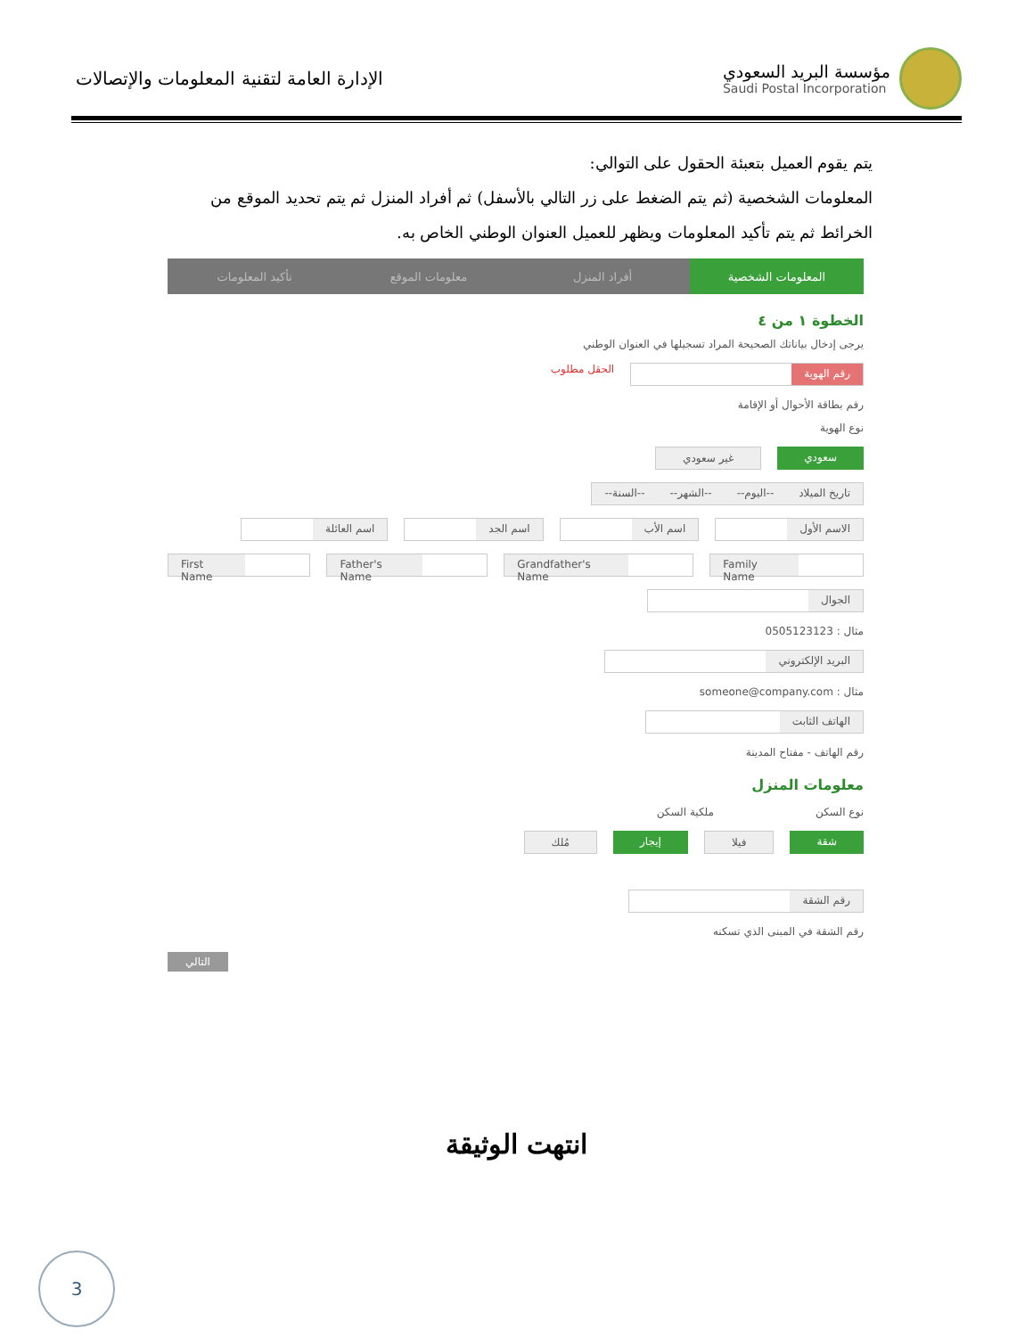مؤسسة البريد السعودي
Saudi Postal Incorporation
الإدارة العامة لتقنية المعلومات والإتصالات
يتم يقوم العميل بتعبئة الحقول على التوالي:
المعلومات الشخصية (ثم يتم الضغط على زر التالي بالأسفل) ثم أفراد المنزل ثم يتم تحديد الموقع من الخرائط ثم يتم تأكيد المعلومات ويظهر للعميل العنوان الوطني الخاص به.
المعلومات الشخصية أفراد المنزل معلومات الموقع تأكيد المعلومات
الخطوة ١ من ٤
يرجى إدخال بياناتك الصحيحة المراد تسجيلها في العنوان الوطني
رقم الهوية
الحقل مطلوب
رقم بطاقة الأحوال أو الإقامة
نوع الهوية
سعودي غير سعودي
تاريخ الميلاد --اليوم-- --الشهر-- --السنة--
الاسم الأول اسم الأب اسم الجد اسم العائلة
First Name Father's Name Grandfather's Name Family Name
الجوال
مثال : 0505123123
البريد الإلكتروني
مثال : someone@company.com
الهاتف الثابت
رقم الهاتف - مفتاح المدينة
معلومات المنزل
نوع السكن ملكية السكن
شقة فيلا إيجار مُلك
رقم الشقة
رقم الشقة في المبنى الذي تسكنه
التالي
انتهت الوثيقة
3